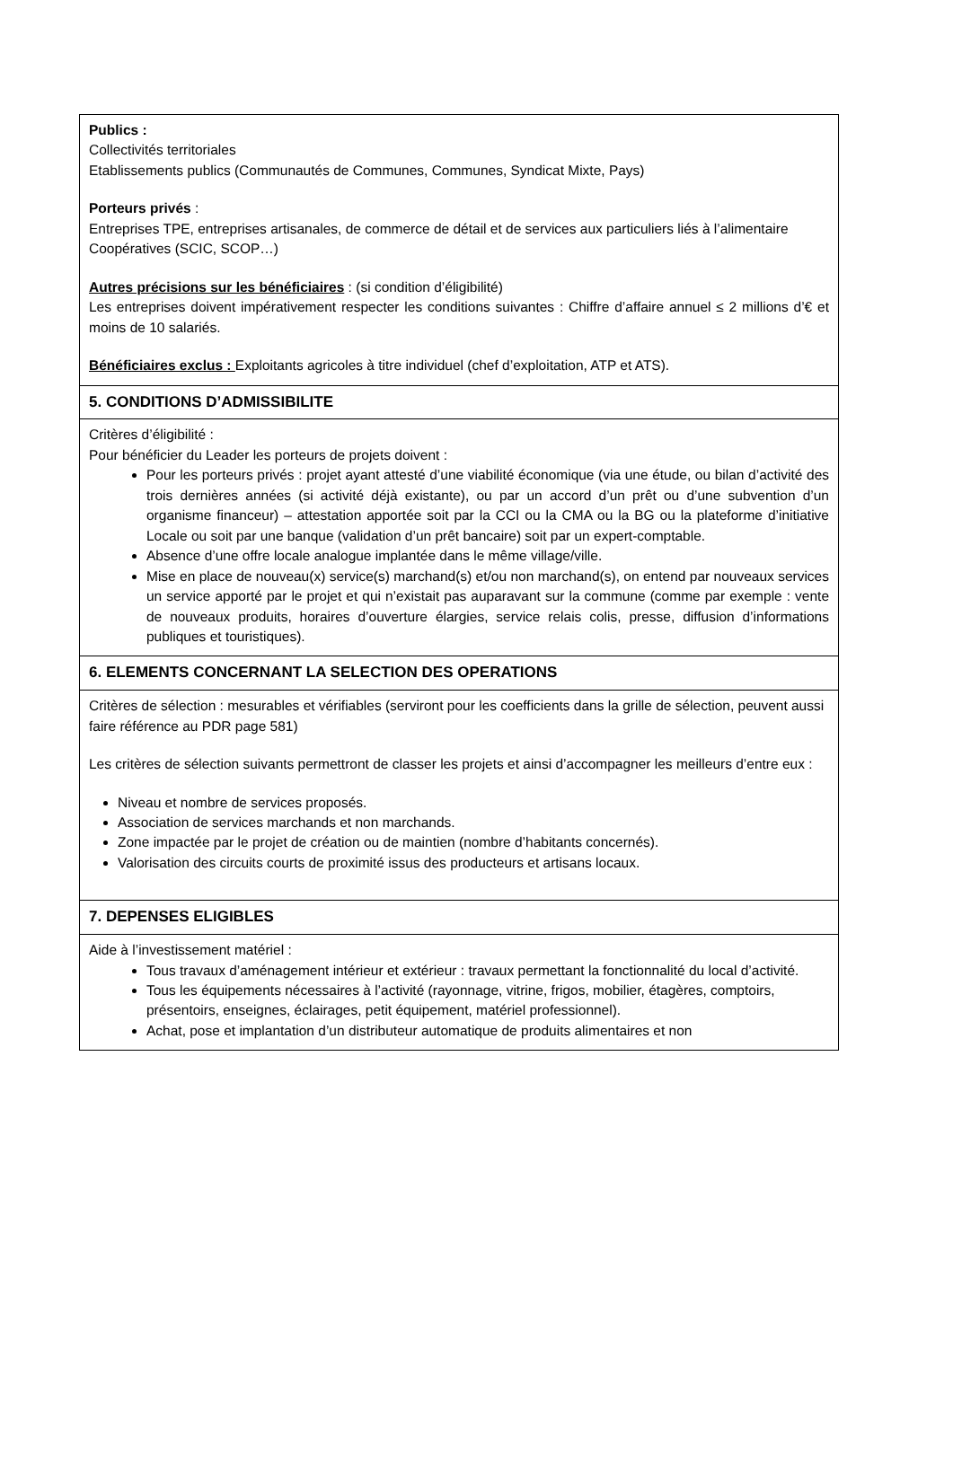| Publics : Collectivités territoriales Etablissements publics (Communautés de Communes, Communes, Syndicat Mixte, Pays) Porteurs privés : Entreprises TPE, entreprises artisanales, de commerce de détail et de services aux particuliers liés à l’alimentaire Coopératives (SCIC, SCOP…) Autres précisions sur les bénéficiaires : (si condition d’éligibilité) Les entreprises doivent impérativement respecter les conditions suivantes : Chiffre d’affaire annuel ≤ 2 millions d’€ et moins de 10 salariés. Bénéficiaires exclus : Exploitants agricoles à titre individuel (chef d’exploitation, ATP et ATS). |
| 5. CONDITIONS D’ADMISSIBILITE |
| Critères d’éligibilité : Pour bénéficier du Leader les porteurs de projets doivent : Pour les porteurs privés : projet ayant attesté d’une viabilité économique (via une étude, ou bilan d’activité des trois dernières années (si activité déjà existante), ou par un accord d’un prêt ou d’une subvention d’un organisme financeur) – attestation apportée soit par la CCI ou la CMA ou la BG ou la plateforme d’initiative Locale ou soit par une banque (validation d’un prêt bancaire) soit par un expert-comptable. Absence d’une offre locale analogue implantée dans le même village/ville. Mise en place de nouveau(x) service(s) marchand(s) et/ou non marchand(s), on entend par nouveaux services un service apporté par le projet et qui n’existait pas auparavant sur la commune (comme par exemple : vente de nouveaux produits, horaires d’ouverture élargies, service relais colis, presse, diffusion d’informations publiques et touristiques). |
| 6. ELEMENTS CONCERNANT LA SELECTION DES OPERATIONS |
| Critères de sélection : mesurables et vérifiables (serviront pour les coefficients dans la grille de sélection, peuvent aussi faire référence au PDR page 581) Les critères de sélection suivants permettront de classer les projets et ainsi d’accompagner les meilleurs d’entre eux : Niveau et nombre de services proposés. Association de services marchands et non marchands. Zone impactée par le projet de création ou de maintien (nombre d’habitants concernés). Valorisation des circuits courts de proximité issus des producteurs et artisans locaux. |
| 7. DEPENSES ELIGIBLES |
| Aide à l’investissement matériel : Tous travaux d’aménagement intérieur et extérieur : travaux permettant la fonctionnalité du local d’activité. Tous les équipements nécessaires à l’activité (rayonnage, vitrine, frigos, mobilier, étagères, comptoirs, présentoirs, enseignes, éclairages, petit équipement, matériel professionnel). Achat, pose et implantation d’un distributeur automatique de produits alimentaires et non |